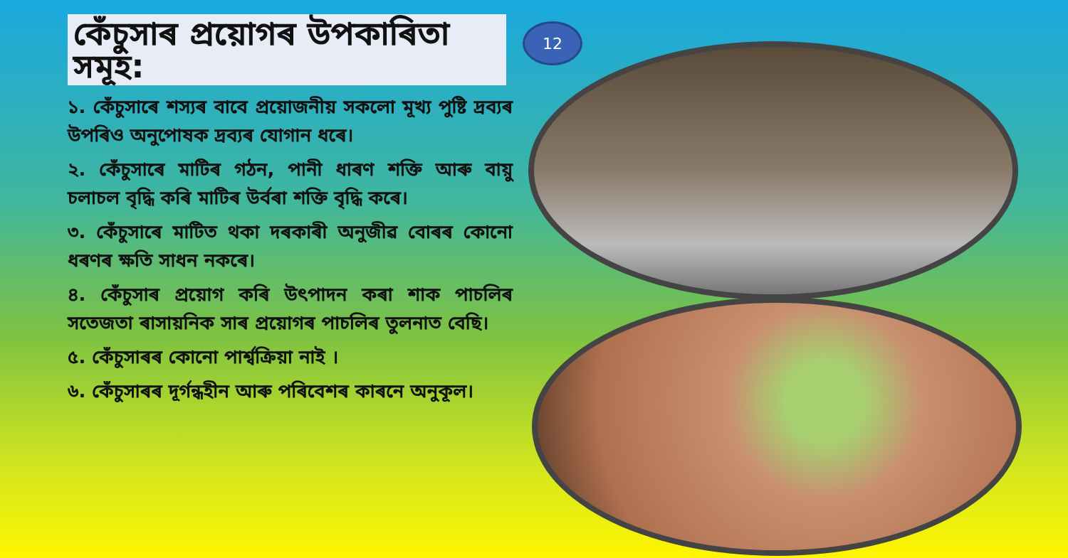কেঁচুসাৰ প্ৰয়োগৰ উপকাৰিতা সমূহ:
১. কেঁচুসাৰে শস্যৰ বাবে প্ৰয়োজনীয় সকলো মূখ্য পুষ্টি দ্ৰব্যৰ উপৰিও অনুপোষক দ্ৰব্যৰ যোগান ধৰে।
২. কেঁচুসাৰে মাটিৰ গঠন, পানী ধাৰণ শক্তি আৰু বায়ু চলাচল বৃদ্ধি কৰি মাটিৰ উৰ্বৰা শক্তি বৃদ্ধি কৰে।
৩. কেঁচুসাৰে মাটিত থকা দৰকাৰী অনুজীৱ বোৰৰ কোনো ধৰণৰ ক্ষতি সাধন নকৰে।
৪. কেঁচুসাৰ প্ৰয়োগ কৰি উৎপাদন কৰা শাক পাচলিৰ সতেজতা ৰাসায়নিক সাৰ প্ৰয়োগৰ পাচলিৰ তুলনাত বেছি।
৫. কেঁচুসাৰৰ কোনো পাৰ্শ্বক্ৰিয়া নাই ।
৬. কেঁচুসাৰৰ দূৰ্গন্ধহীন আৰু পৰিবেশৰ কাৰনে অনুকূল।
12